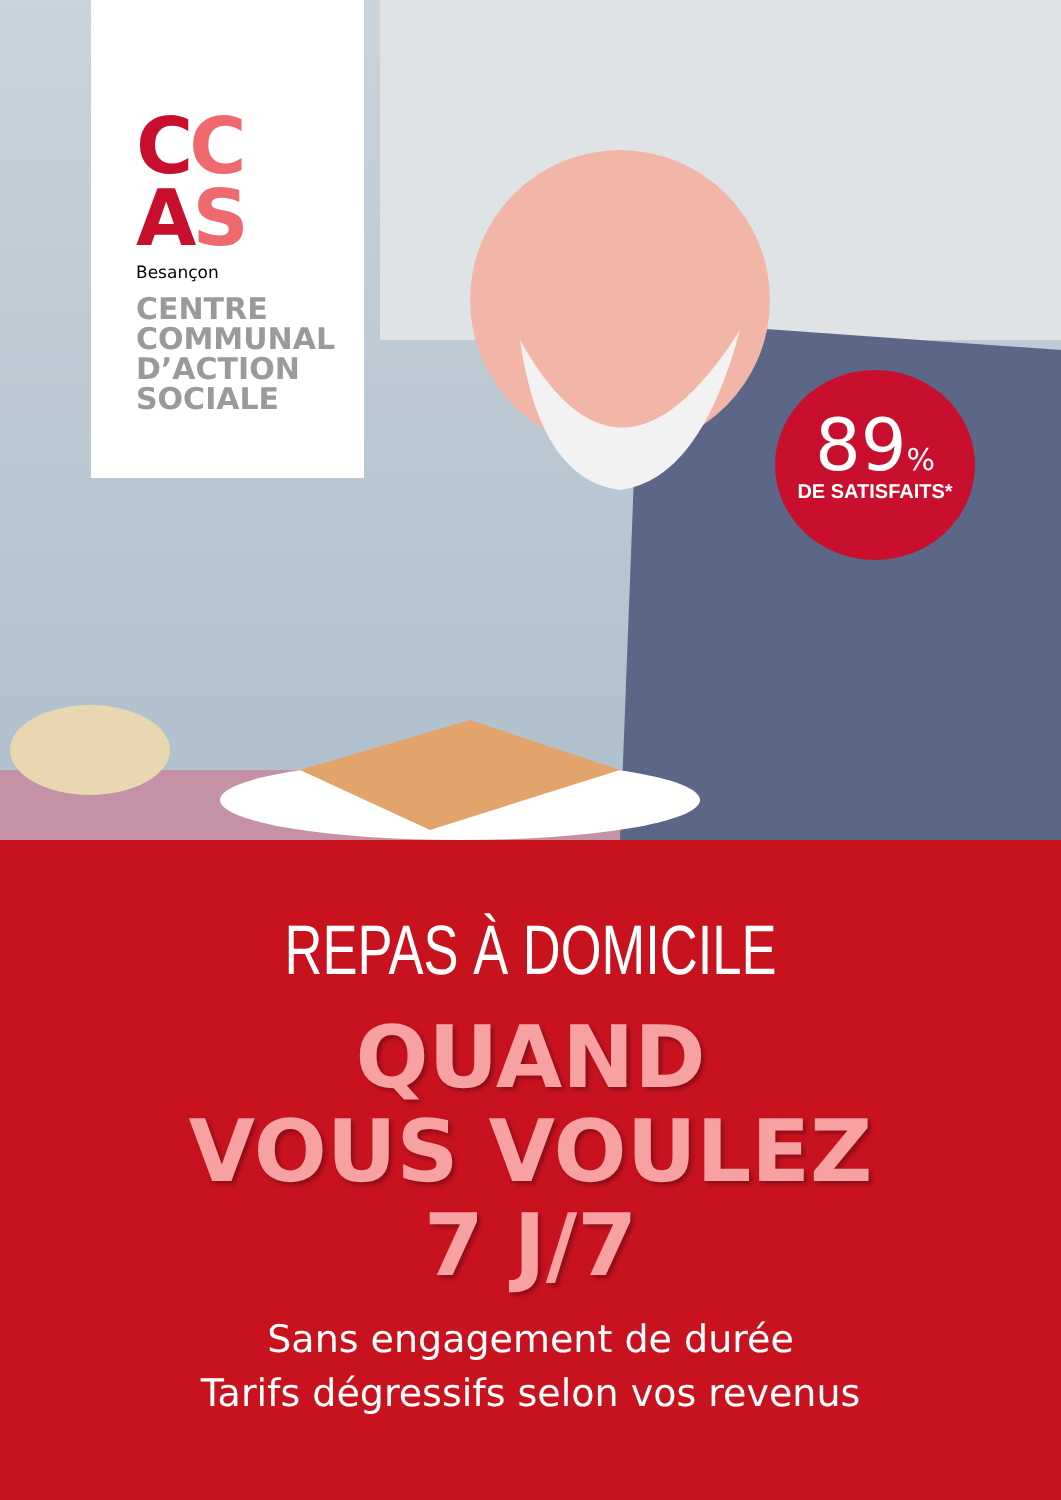CC
AS
Besançon
CENTRE
COMMUNAL
D’ACTION
SOCIALE
89%
DE SATISFAITS*
REPAS À DOMICILE
QUAND
VOUS VOULEZ
7 J/7
Sans engagement de durée
Tarifs dégressifs selon vos revenus